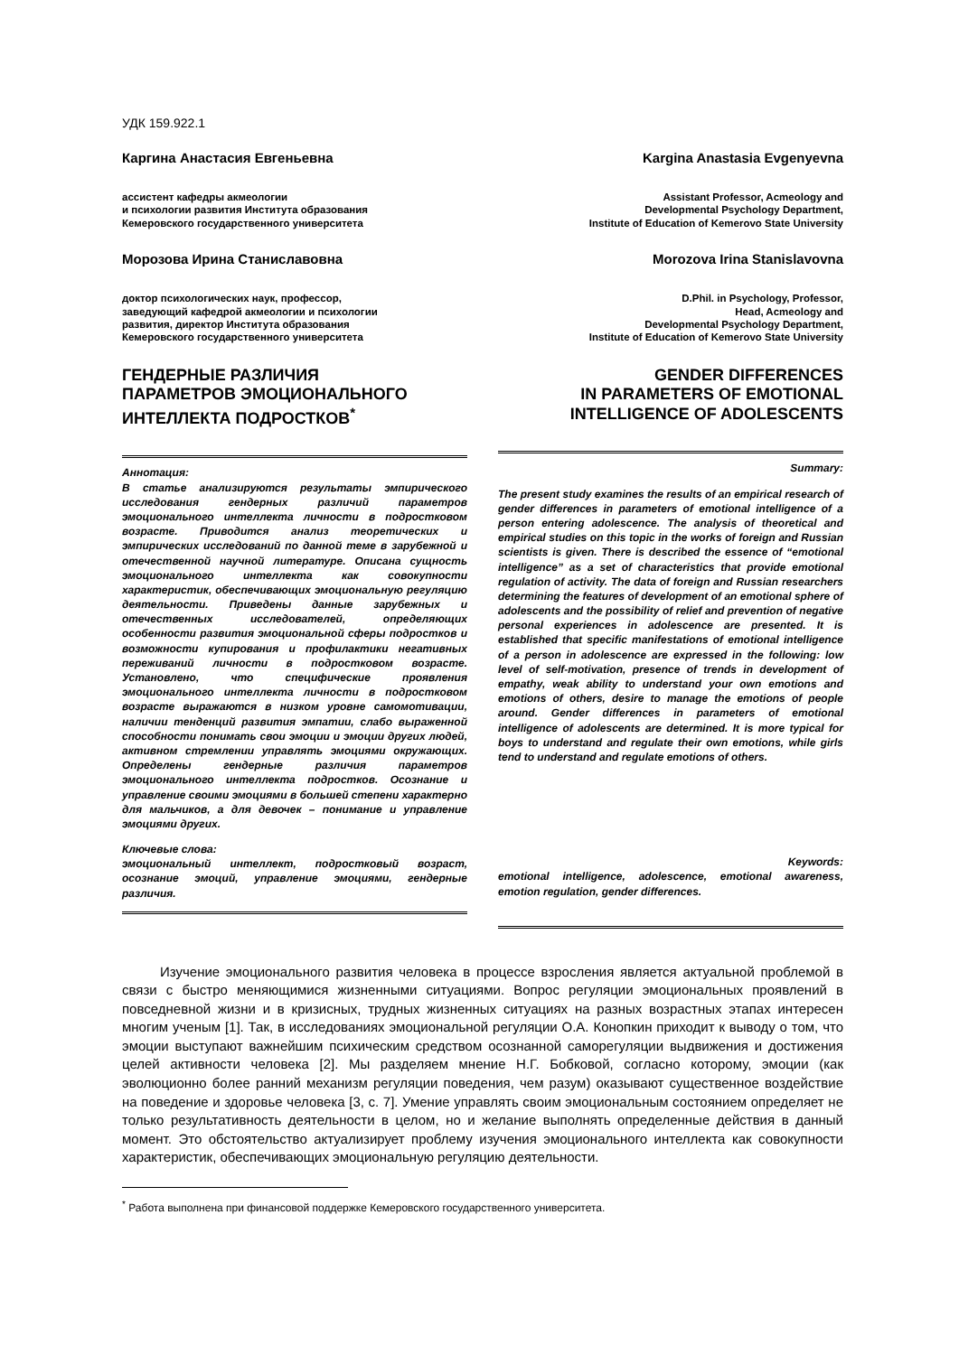УДК 159.922.1
Каргина Анастасия Евгеньевна
ассистент кафедры акмеологии
и психологии развития Института образования
Кемеровского государственного университета
Морозова Ирина Станиславовна
доктор психологических наук, профессор,
заведующий кафедрой акмеологии и психологии
развития, директор Института образования
Кемеровского государственного университета
ГЕНДЕРНЫЕ РАЗЛИЧИЯ
ПАРАМЕТРОВ ЭМОЦИОНАЛЬНОГО
ИНТЕЛЛЕКТА ПОДРОСТКОВ<sup>*</sup>
Аннотация:
В статье анализируются результаты эмпирического исследования гендерных различий параметров эмоционального интеллекта личности в подростковом возрасте. Приводится анализ теоретических и эмпирических исследований по данной теме в зарубежной и отечественной научной литературе. Описана сущность эмоционального интеллекта как совокупности характеристик, обеспечивающих эмоциональную регуляцию деятельности. Приведены данные зарубежных и отечественных исследователей, определяющих особенности развития эмоциональной сферы подростков и возможности купирования и профилактики негативных переживаний личности в подростковом возрасте. Установлено, что специфические проявления эмоционального интеллекта личности в подростковом возрасте выражаются в низком уровне самомотивации, наличии тенденций развития эмпатии, слабо выраженной способности понимать свои эмоции и эмоции других людей, активном стремлении управлять эмоциями окружающих. Определены гендерные различия параметров эмоционального интеллекта подростков. Осознание и управление своими эмоциями в большей степени характерно для мальчиков, а для девочек – понимание и управление эмоциями других.
Ключевые слова:
эмоциональный интеллект, подростковый возраст, осознание эмоций, управление эмоциями, гендерные различия.
Kargina Anastasia Evgenyevna
Assistant Professor, Acmeology and
Developmental Psychology Department,
Institute of Education of Kemerovo State University
Morozova Irina Stanislavovna
D.Phil. in Psychology, Professor,
Head, Acmeology and
Developmental Psychology Department,
Institute of Education of Kemerovo State University
GENDER DIFFERENCES
IN PARAMETERS OF EMOTIONAL
INTELLIGENCE OF ADOLESCENTS
Summary:
The present study examines the results of an empirical research of gender differences in parameters of emotional intelligence of a person entering adolescence. The analysis of theoretical and empirical studies on this topic in the works of foreign and Russian scientists is given. There is described the essence of “emotional intelligence” as a set of characteristics that provide emotional regulation of activity. The data of foreign and Russian researchers determining the features of development of an emotional sphere of adolescents and the possibility of relief and prevention of negative personal experiences in adolescence are presented. It is established that specific manifestations of emotional intelligence of a person in adolescence are expressed in the following: low level of self-motivation, presence of trends in development of empathy, weak ability to understand your own emotions and emotions of others, desire to manage the emotions of people around. Gender differences in parameters of emotional intelligence of adolescents are determined. It is more typical for boys to understand and regulate their own emotions, while girls tend to understand and regulate emotions of others.
Keywords:
emotional intelligence, adolescence, emotional awareness, emotion regulation, gender differences.
Изучение эмоционального развития человека в процессе взросления является актуальной проблемой в связи с быстро меняющимися жизненными ситуациями. Вопрос регуляции эмоциональных проявлений в повседневной жизни и в кризисных, трудных жизненных ситуациях на разных возрастных этапах интересен многим ученым [1]. Так, в исследованиях эмоциональной регуляции О.А. Конопкин приходит к выводу о том, что эмоции выступают важнейшим психическим средством осознанной саморегуляции выдвижения и достижения целей активности человека [2]. Мы разделяем мнение Н.Г. Бобковой, согласно которому, эмоции (как эволюционно более ранний механизм регуляции поведения, чем разум) оказывают существенное воздействие на поведение и здоровье человека [3, с. 7]. Умение управлять своим эмоциональным состоянием определяет не только результативность деятельности в целом, но и желание выполнять определенные действия в данный момент. Это обстоятельство актуализирует проблему изучения эмоционального интеллекта как совокупности характеристик, обеспечивающих эмоциональную регуляцию деятельности.
<sup>*</sup> Работа выполнена при финансовой поддержке Кемеровского государственного университета.